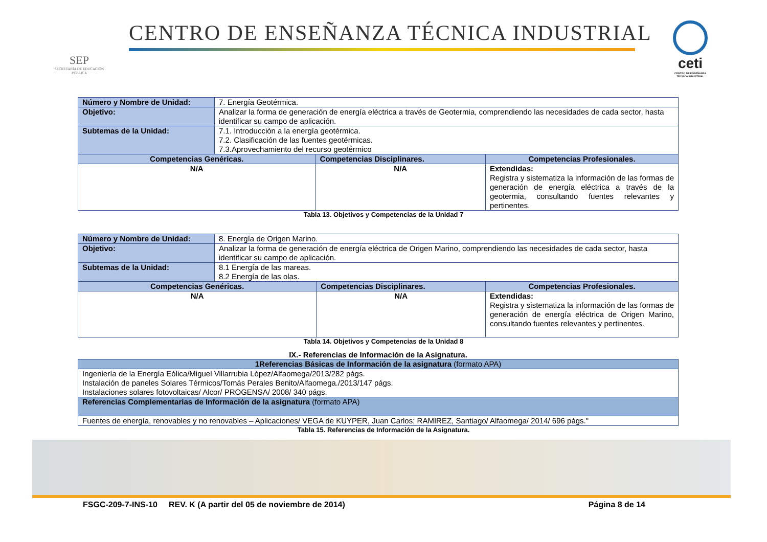SEP
SECRETARÍA DE EDUCACIÓN PÚBLICA
CENTRO DE ENSEÑANZA TÉCNICA INDUSTRIAL
ceti
CENTRO DE ENSEÑANZA TÉCNICA INDUSTRIAL
| Número y Nombre de Unidad: | 7. Energía Geotérmica. | | |
| Objetivo: | Analizar la forma de generación de energía eléctrica a través de Geotermia, comprendiendo las necesidades de cada sector, hasta identificar su campo de aplicación. | | |
| Subtemas de la Unidad: | 7.1. Introducción a la energía geotérmica. 7.2. Clasificación de las fuentes geotérmicas. 7.3.Aprovechamiento del recurso geotérmico | | |
| Competencias Genéricas. | | Competencias Disciplinares. | Competencias Profesionales. |
| N/A | | N/A | Extendidas: Registra y sistematiza la información de las formas de generación de energía eléctrica a través de la geotermia, consultando fuentes relevantes y pertinentes. |
Tabla 13. Objetivos y Competencias de la Unidad 7
| Número y Nombre de Unidad: | 8. Energía de Origen Marino. | | |
| Objetivo: | Analizar la forma de generación de energía eléctrica de Origen Marino, comprendiendo las necesidades de cada sector, hasta identificar su campo de aplicación. | | |
| Subtemas de la Unidad: | 8.1 Energía de las mareas. 8.2 Energía de las olas. | | |
| Competencias Genéricas. | | Competencias Disciplinares. | Competencias Profesionales. |
| N/A | | N/A | Extendidas: Registra y sistematiza la información de las formas de generación de energía eléctrica de Origen Marino, consultando fuentes relevantes y pertinentes. |
Tabla 14. Objetivos y Competencias de la Unidad 8
IX.- Referencias de Información de la Asignatura.
| 1Referencias Básicas de Información de la asignatura (formato APA) |
| Ingeniería de la Energía Eólica/Miguel Villarrubia López/Alfaomega/2013/282 págs. Instalación de paneles Solares Térmicos/Tomás Perales Benito/Alfaomega./2013/147 págs. Instalaciones solares fotovoltaicas/ Alcor/ PROGENSA/ 2008/ 340 págs. |
| Referencias Complementarias de Información de la asignatura (formato APA) |
| Fuentes de energía, renovables y no renovables – Aplicaciones/ VEGA de KUYPER, Juan Carlos; RAMIREZ, Santiago/ Alfaomega/ 2014/ 696 págs." |
Tabla 15. Referencias de Información de la Asignatura.
FSGC-209-7-INS-10 REV. K (A partir del 05 de noviembre de 2014) Página 8 de 14